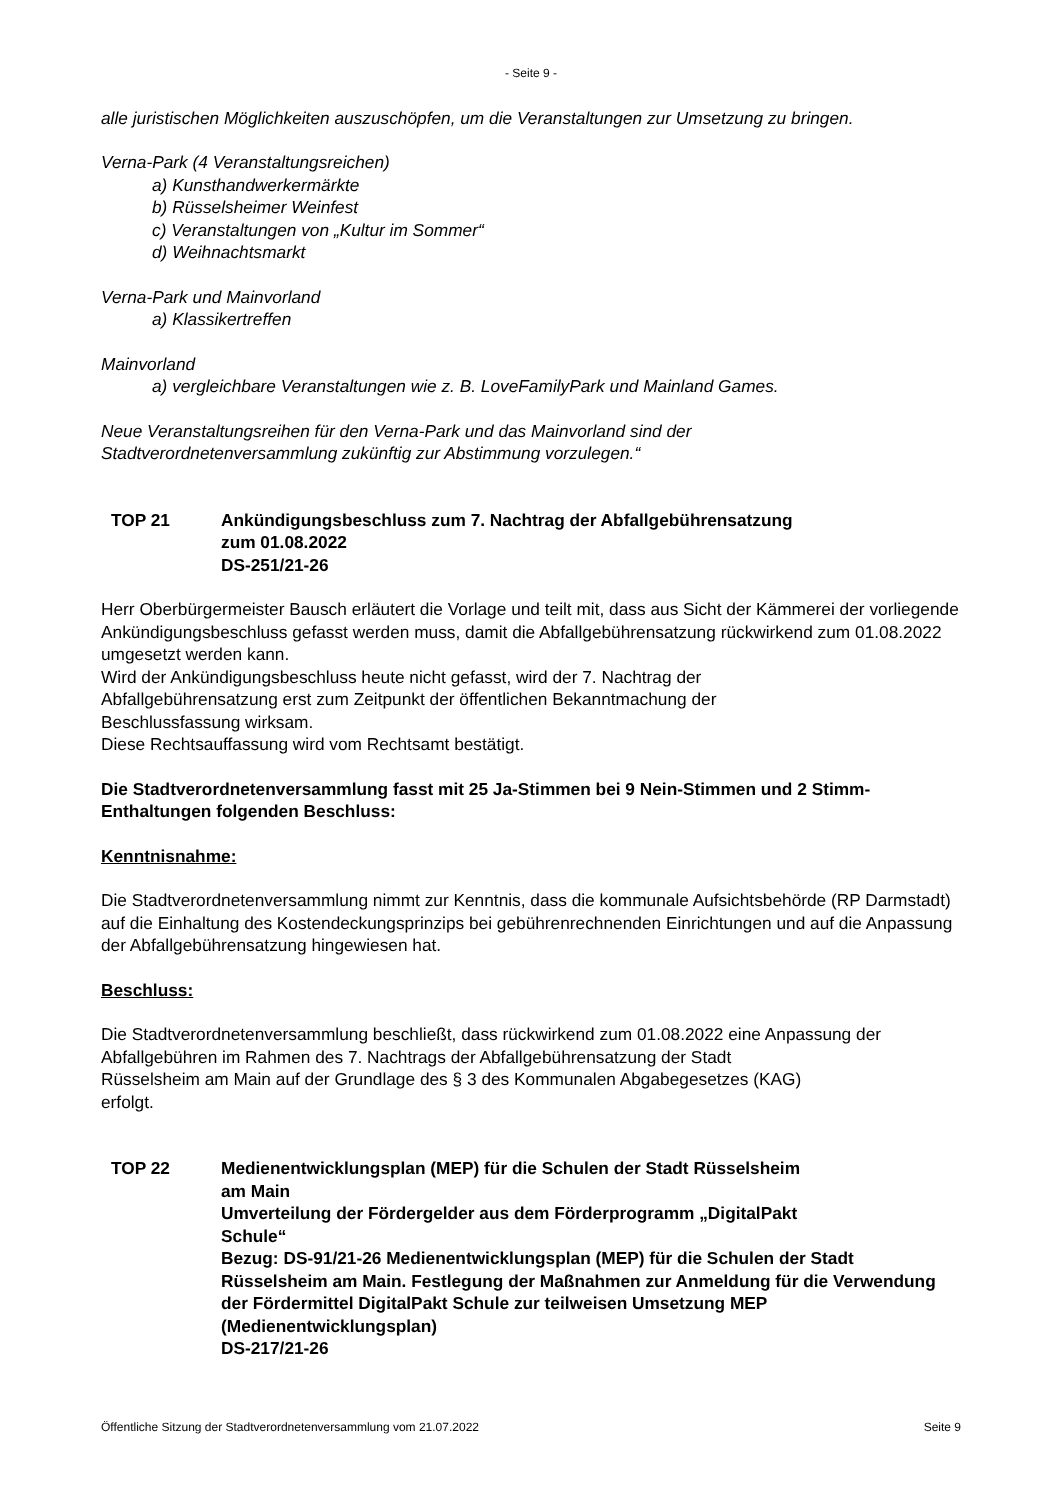- Seite 9 -
alle juristischen Möglichkeiten auszuschöpfen, um die Veranstaltungen zur Umsetzung zu bringen.
Verna-Park (4 Veranstaltungsreichen)
a) Kunsthandwerkermärkte
b) Rüsselsheimer Weinfest
c) Veranstaltungen von „Kultur im Sommer“
d) Weihnachtsmarkt
Verna-Park und Mainvorland
a) Klassikertreffen
Mainvorland
a) vergleichbare Veranstaltungen wie z. B. LoveFamilyPark und Mainland Games.
Neue Veranstaltungsreihen für den Verna-Park und das Mainvorland sind der
Stadtverordnetenversammlung zukünftig zur Abstimmung vorzulegen.“
TOP 21 Ankündigungsbeschluss zum 7. Nachtrag der Abfallgebührensatzung
zum 01.08.2022
DS-251/21-26
Herr Oberbürgermeister Bausch erläutert die Vorlage und teilt mit, dass aus Sicht der Kämmerei der vorliegende Ankündigungsbeschluss gefasst werden muss, damit die Abfallgebührensatzung rückwirkend zum 01.08.2022 umgesetzt werden kann.
Wird der Ankündigungsbeschluss heute nicht gefasst, wird der 7. Nachtrag der
Abfallgebührensatzung erst zum Zeitpunkt der öffentlichen Bekanntmachung der
Beschlussfassung wirksam.
Diese Rechtsauffassung wird vom Rechtsamt bestätigt.
Die Stadtverordnetenversammlung fasst mit 25 Ja-Stimmen bei 9 Nein-Stimmen und 2 Stimm-Enthaltungen folgenden Beschluss:
Kenntnisnahme:
Die Stadtverordnetenversammlung nimmt zur Kenntnis, dass die kommunale Aufsichtsbehörde (RP Darmstadt) auf die Einhaltung des Kostendeckungsprinzips bei gebührenrechnenden Einrichtungen und auf die Anpassung der Abfallgebührensatzung hingewiesen hat.
Beschluss:
Die Stadtverordnetenversammlung beschließt, dass rückwirkend zum 01.08.2022 eine Anpassung der Abfallgebühren im Rahmen des 7. Nachtrags der Abfallgebührensatzung der Stadt
Rüsselsheim am Main auf der Grundlage des § 3 des Kommunalen Abgabegesetzes (KAG)
erfolgt.
TOP 22 Medienentwicklungsplan (MEP) für die Schulen der Stadt Rüsselsheim
am Main
Umverteilung der Fördergelder aus dem Förderprogramm „DigitalPakt
Schule“
Bezug: DS-91/21-26 Medienentwicklungsplan (MEP) für die Schulen der Stadt Rüsselsheim am Main. Festlegung der Maßnahmen zur Anmeldung für die Verwendung der Fördermittel DigitalPakt Schule zur teilweisen Umsetzung MEP (Medienentwicklungsplan)
DS-217/21-26
Öffentliche Sitzung der Stadtverordnetenversammlung vom 21.07.2022 Seite 9